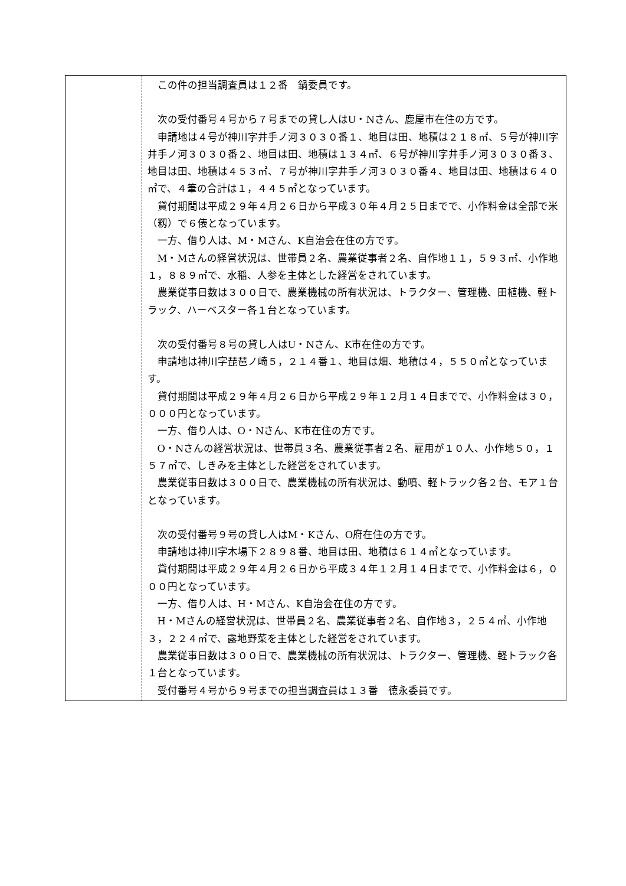| | この件の担当調査員は１２番 鍋委員です。 次の受付番号４号から７号までの貸し人はU・Nさん、鹿屋市在住の方です。 申請地は４号が神川字井手ノ河３０３０番１、地目は田、地積は２１８㎡、５号が神川字井手ノ河３０３０番２、地目は田、地積は１３４㎡、６号が神川字井手ノ河３０３０番３、地目は田、地積は４５３㎡、７号が神川字井手ノ河３０３０番４、地目は田、地積は６４０㎡で、４筆の合計は１，４４５㎡となっています。 貸付期間は平成２９年４月２６日から平成３０年４月２５日までで、小作料金は全部で米（籾）で６俵となっています。 一方、借り人は、M・Mさん、K自治会在住の方です。 M・Mさんの経営状況は、世帯員２名、農業従事者２名、自作地１１，５９３㎡、小作地１，８８９㎡で、水稲、人参を主体とした経営をされています。 農業従事日数は３００日で、農業機械の所有状況は、トラクター、管理機、田植機、軽トラック、ハーベスター各１台となっています。 次の受付番号８号の貸し人はU・Nさん、K市在住の方です。 申請地は神川字琵琶ノ崎５，２１４番１、地目は畑、地積は４，５５０㎡となっています。 貸付期間は平成２９年４月２６日から平成２９年１２月１４日までで、小作料金は３０，０００円となっています。 一方、借り人は、O・Nさん、K市在住の方です。 O・Nさんの経営状況は、世帯員３名、農業従事者２名、雇用が１０人、小作地５０，１５７㎡で、しきみを主体とした経営をされています。 農業従事日数は３００日で、農業機械の所有状況は、動噴、軽トラック各２台、モア１台となっています。 次の受付番号９号の貸し人はM・Kさん、O府在住の方です。 申請地は神川字木場下２８９８番、地目は田、地積は６１４㎡となっています。 貸付期間は平成２９年４月２６日から平成３４年１２月１４日までで、小作料金は６，０００円となっています。 一方、借り人は、H・Mさん、K自治会在住の方です。 H・Mさんの経営状況は、世帯員２名、農業従事者２名、自作地３，２５４㎡、小作地３，２２４㎡で、露地野菜を主体とした経営をされています。 農業従事日数は３００日で、農業機械の所有状況は、トラクター、管理機、軽トラック各１台となっています。 受付番号４号から９号までの担当調査員は１３番 徳永委員です。 |